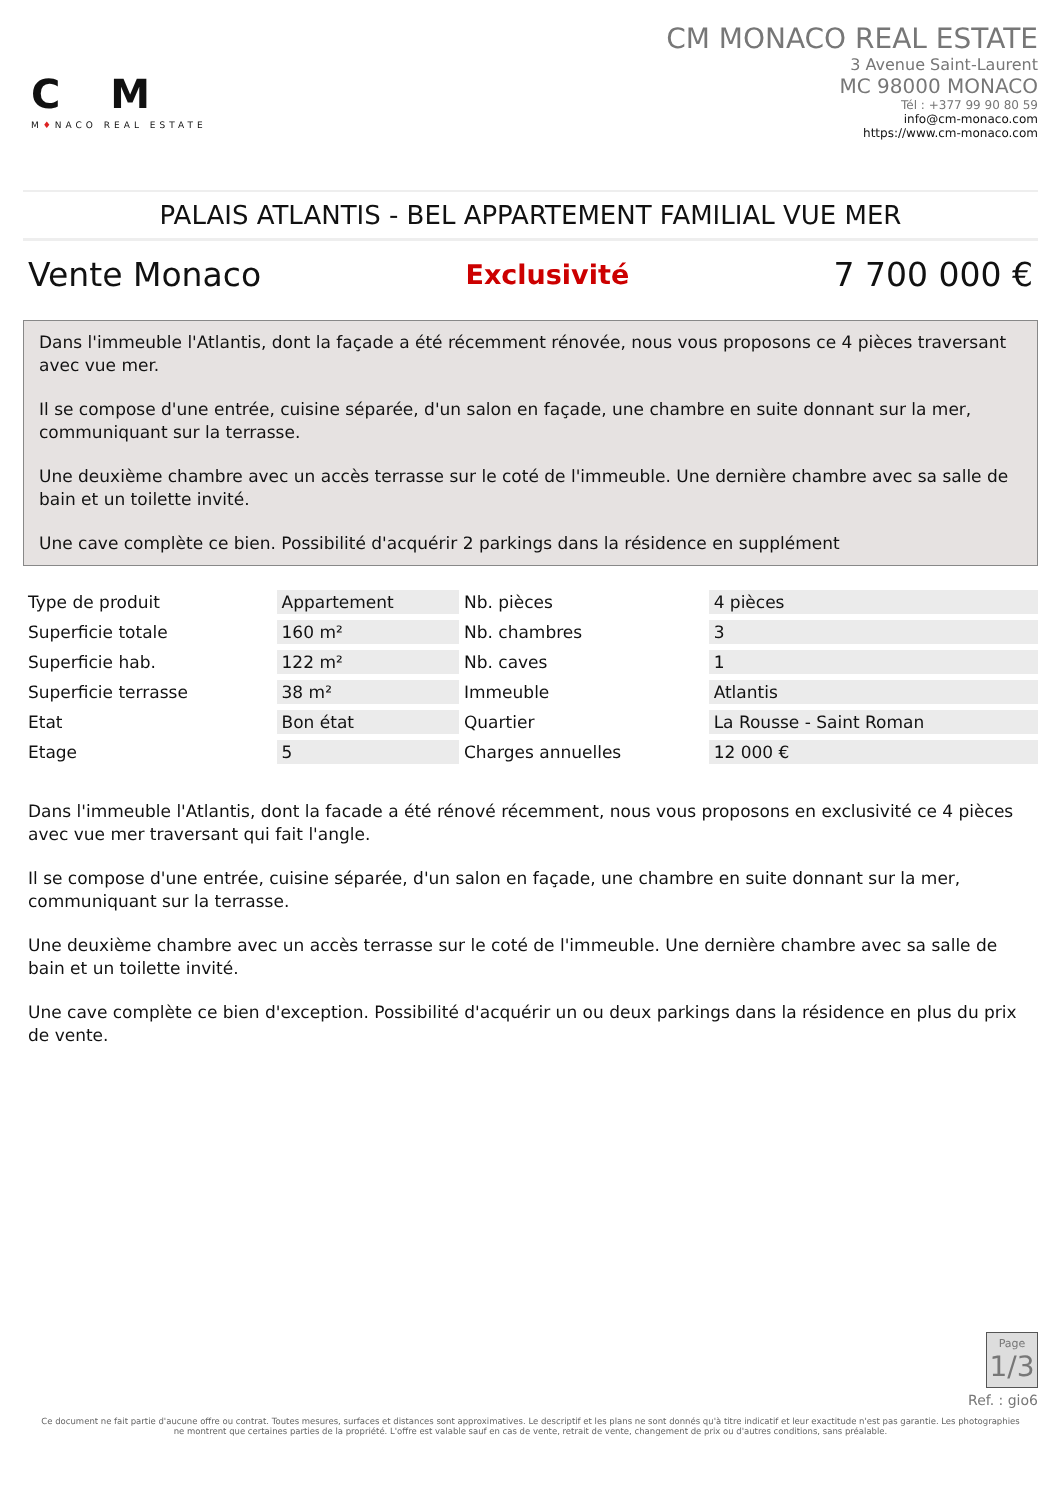CM
M♦NACO REAL ESTATE
CM MONACO REAL ESTATE
3 Avenue Saint-Laurent
MC 98000 MONACO
Tél : +377 99 90 80 59
info@cm-monaco.com
https://www.cm-monaco.com
PALAIS ATLANTIS - BEL APPARTEMENT FAMILIAL VUE MER
Vente Monaco Exclusivité 7 700 000 €
Dans l'immeuble l'Atlantis, dont la façade a été récemment rénovée, nous vous proposons ce 4 pièces traversant avec vue mer.
Il se compose d'une entrée, cuisine séparée, d'un salon en façade, une chambre en suite donnant sur la mer, communiquant sur la terrasse.
Une deuxième chambre avec un accès terrasse sur le coté de l'immeuble. Une dernière chambre avec sa salle de bain et un toilette invité.
Une cave complète ce bien. Possibilité d'acquérir 2 parkings dans la résidence en supplément
| Type de produit | Appartement | Nb. pièces | 4 pièces |
| Superficie totale | 160 m² | Nb. chambres | 3 |
| Superficie hab. | 122 m² | Nb. caves | 1 |
| Superficie terrasse | 38 m² | Immeuble | Atlantis |
| Etat | Bon état | Quartier | La Rousse - Saint Roman |
| Etage | 5 | Charges annuelles | 12 000 € |
Dans l'immeuble l'Atlantis, dont la facade a été rénové récemment, nous vous proposons en exclusivité ce 4 pièces avec vue mer traversant qui fait l'angle.
Il se compose d'une entrée, cuisine séparée, d'un salon en façade, une chambre en suite donnant sur la mer, communiquant sur la terrasse.
Une deuxième chambre avec un accès terrasse sur le coté de l'immeuble. Une dernière chambre avec sa salle de bain et un toilette invité.
Une cave complète ce bien d'exception. Possibilité d'acquérir un ou deux parkings dans la résidence en plus du prix de vente.
Page
1/3
Ref. : gio6
Ce document ne fait partie d'aucune offre ou contrat. Toutes mesures, surfaces et distances sont approximatives. Le descriptif et les plans ne sont donnés qu'à titre indicatif et leur exactitude n'est pas garantie. Les photographies ne montrent que certaines parties de la propriété. L'offre est valable sauf en cas de vente, retrait de vente, changement de prix ou d'autres conditions, sans préalable.